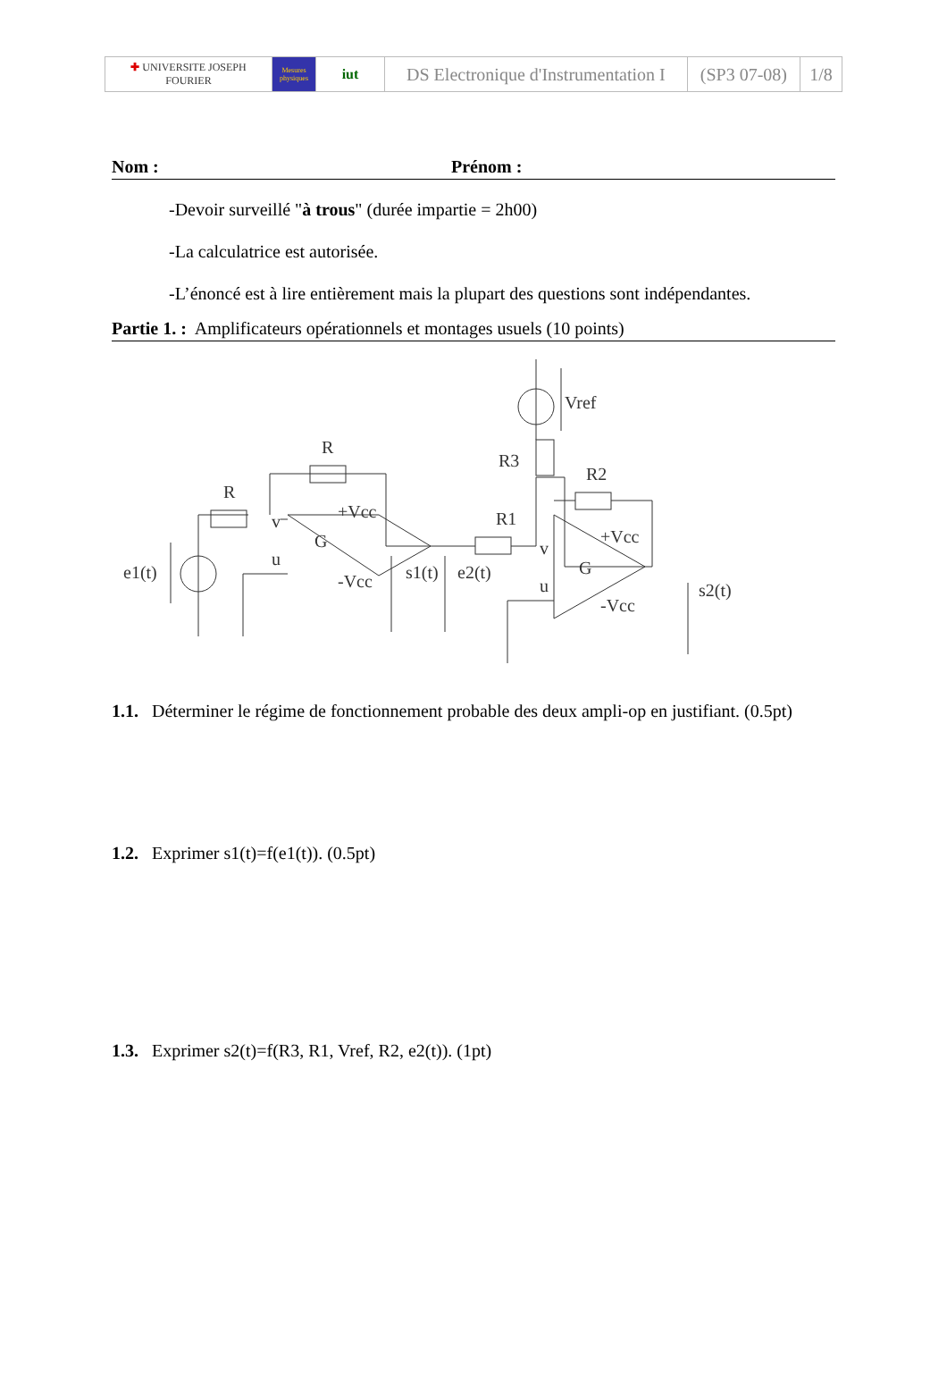| ✚ UNIVERSITE JOSEPH FOURIER | Mesures physiques | iut | DS Electronique d'Instrumentation I | (SP3 07-08) | 1/8 |
Nom : Prénom :
-Devoir surveillé "à trous" (durée impartie = 2h00)
-La calculatrice est autorisée.
-L’énoncé est à lire entièrement mais la plupart des questions sont indépendantes.
Partie 1. : Amplificateurs opérationnels et montages usuels (10 points)
R
R
e1(t)
G
s1(t)
e2(t)
+Vcc
-Vcc
R1
R3
R2
Vref
G
+Vcc
-Vcc
s2(t)
v
u
v
u
1.1. Déterminer le régime de fonctionnement probable des deux ampli-op en justifiant. (0.5pt)
1.2. Exprimer s1(t)=f(e1(t)). (0.5pt)
1.3. Exprimer s2(t)=f(R3, R1, Vref, R2, e2(t)). (1pt)